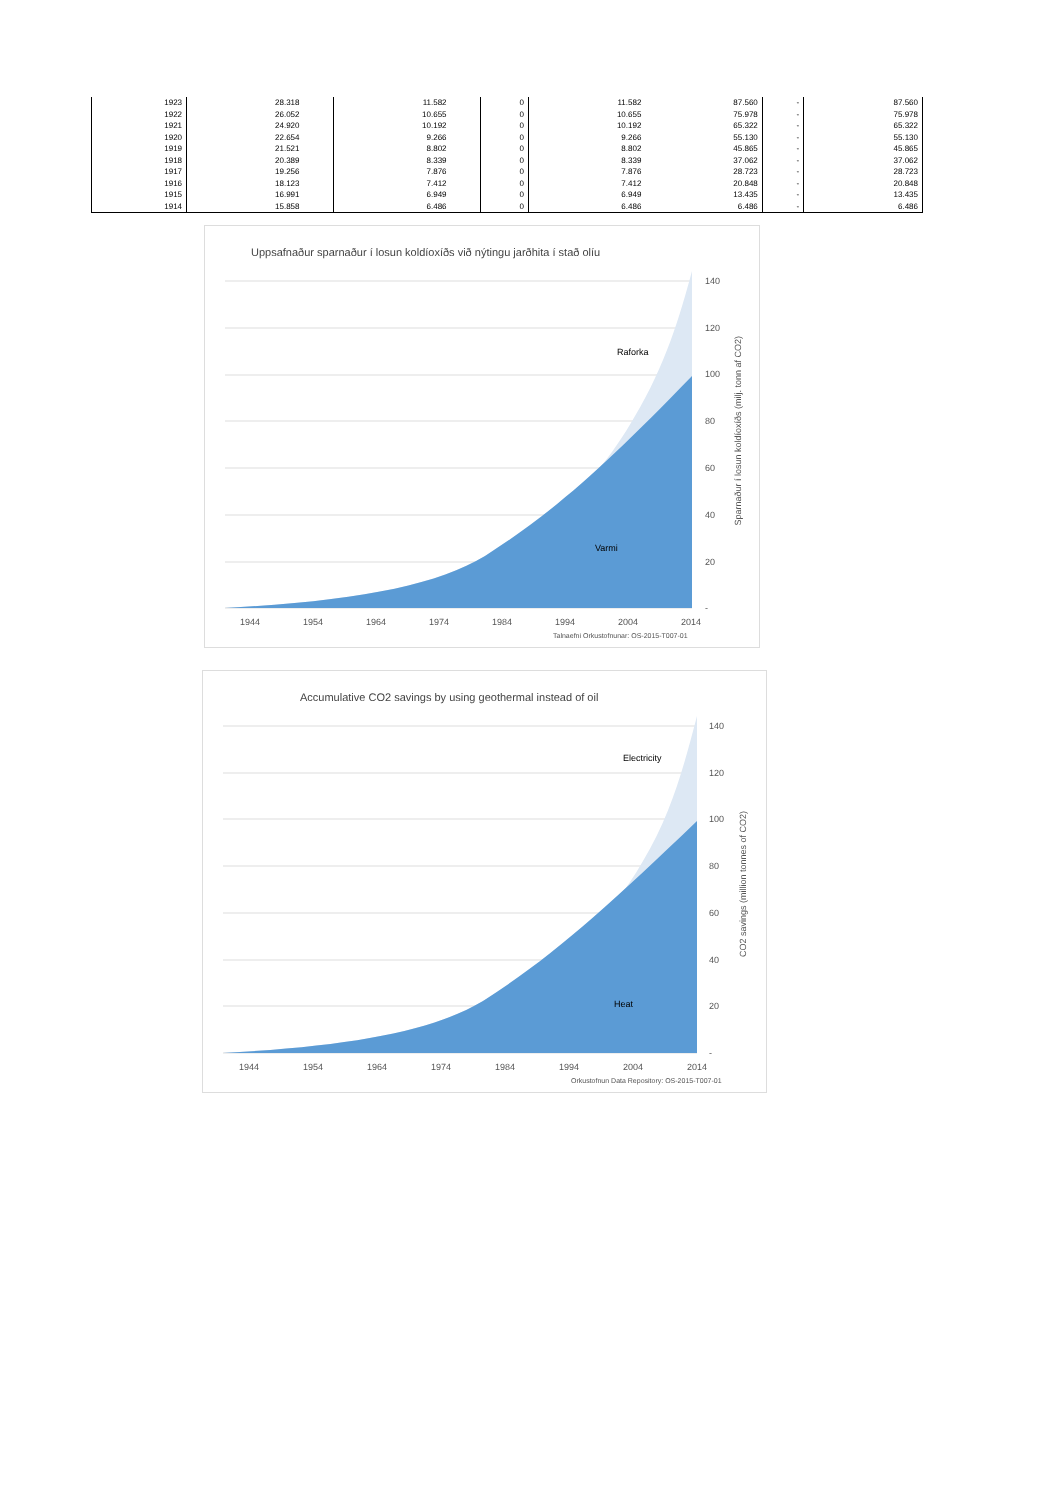| 1923 | 28.318 | | 11.582 | | 0 | 11.582 | 87.560 | - | 87.560 |
| 1922 | 26.052 | | 10.655 | | 0 | 10.655 | 75.978 | - | 75.978 |
| 1921 | 24.920 | | 10.192 | | 0 | 10.192 | 65.322 | - | 65.322 |
| 1920 | 22.654 | | 9.266 | | 0 | 9.266 | 55.130 | - | 55.130 |
| 1919 | 21.521 | | 8.802 | | 0 | 8.802 | 45.865 | - | 45.865 |
| 1918 | 20.389 | | 8.339 | | 0 | 8.339 | 37.062 | - | 37.062 |
| 1917 | 19.256 | | 7.876 | | 0 | 7.876 | 28.723 | - | 28.723 |
| 1916 | 18.123 | | 7.412 | | 0 | 7.412 | 20.848 | - | 20.848 |
| 1915 | 16.991 | | 6.949 | | 0 | 6.949 | 13.435 | - | 13.435 |
| 1914 | 15.858 | | 6.486 | | 0 | 6.486 | 6.486 | - | 6.486 |
Uppsafnaður sparnaður í losun koldíoxíðs við nýtingu jarðhita í stað olíu
140
120
100
80
60
40
20
-
Raforka
Varmi
1944 1954 1964 1974 1984 1994 2004 2014
Talnaefni Orkustofnunar: OS-2015-T007-01
Sparnaður í losun koldíoxíðs (milj. tonn af CO2)
Accumulative CO2 savings by using geothermal instead of oil
140
120
100
80
60
40
20
-
Electricity
Heat
1944 1954 1964 1974 1984 1994 2004 2014
Orkustofnun Data Repository: OS-2015-T007-01
CO2 savings (million tonnes of CO2)